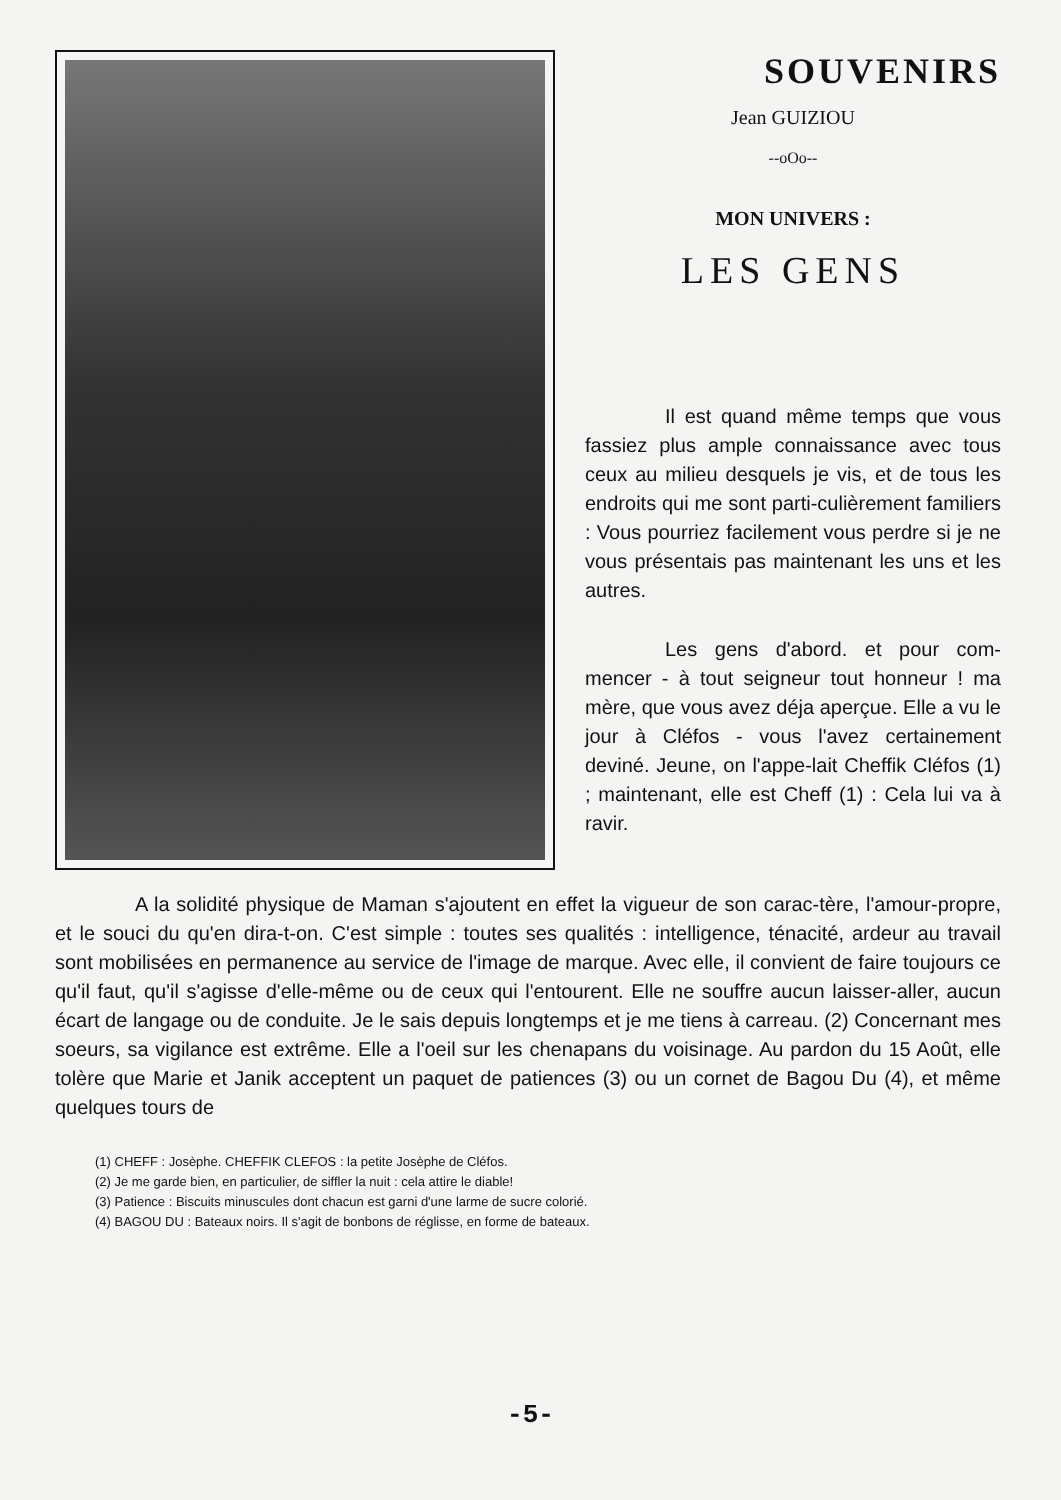SOUVENIRS
Jean GUIZIOU
--oOo--
MON UNIVERS :
LES GENS
Il est quand même temps que vous fassiez plus ample connaissance avec tous ceux au milieu desquels je vis, et de tous les endroits qui me sont parti-culièrement familiers : Vous pourriez facilement vous perdre si je ne vous présentais pas maintenant les uns et les autres.
Les gens d'abord. et pour com-mencer - à tout seigneur tout honneur ! ma mère, que vous avez déja aperçue. Elle a vu le jour à Cléfos - vous l'avez certainement deviné. Jeune, on l'appe-lait Cheffik Cléfos (1) ; maintenant, elle est Cheff (1) : Cela lui va à ravir.
A la solidité physique de Maman s'ajoutent en effet la vigueur de son carac-tère, l'amour-propre, et le souci du qu'en dira-t-on. C'est simple : toutes ses qualités : intelligence, ténacité, ardeur au travail sont mobilisées en permanence au service de l'image de marque. Avec elle, il convient de faire toujours ce qu'il faut, qu'il s'agisse d'elle-même ou de ceux qui l'entourent. Elle ne souffre aucun laisser-aller, aucun écart de langage ou de conduite. Je le sais depuis longtemps et je me tiens à carreau. (2) Concernant mes soeurs, sa vigilance est extrême. Elle a l'oeil sur les chenapans du voisinage. Au pardon du 15 Août, elle tolère que Marie et Janik acceptent un paquet de patiences (3) ou un cornet de Bagou Du (4), et même quelques tours de
(1) CHEFF : Josèphe. CHEFFIK CLEFOS : la petite Josèphe de Cléfos.
(2) Je me garde bien, en particulier, de siffler la nuit : cela attire le diable!
(3) Patience : Biscuits minuscules dont chacun est garni d'une larme de sucre colorié.
(4) BAGOU DU : Bateaux noirs. Il s'agit de bonbons de réglisse, en forme de bateaux.
-5-